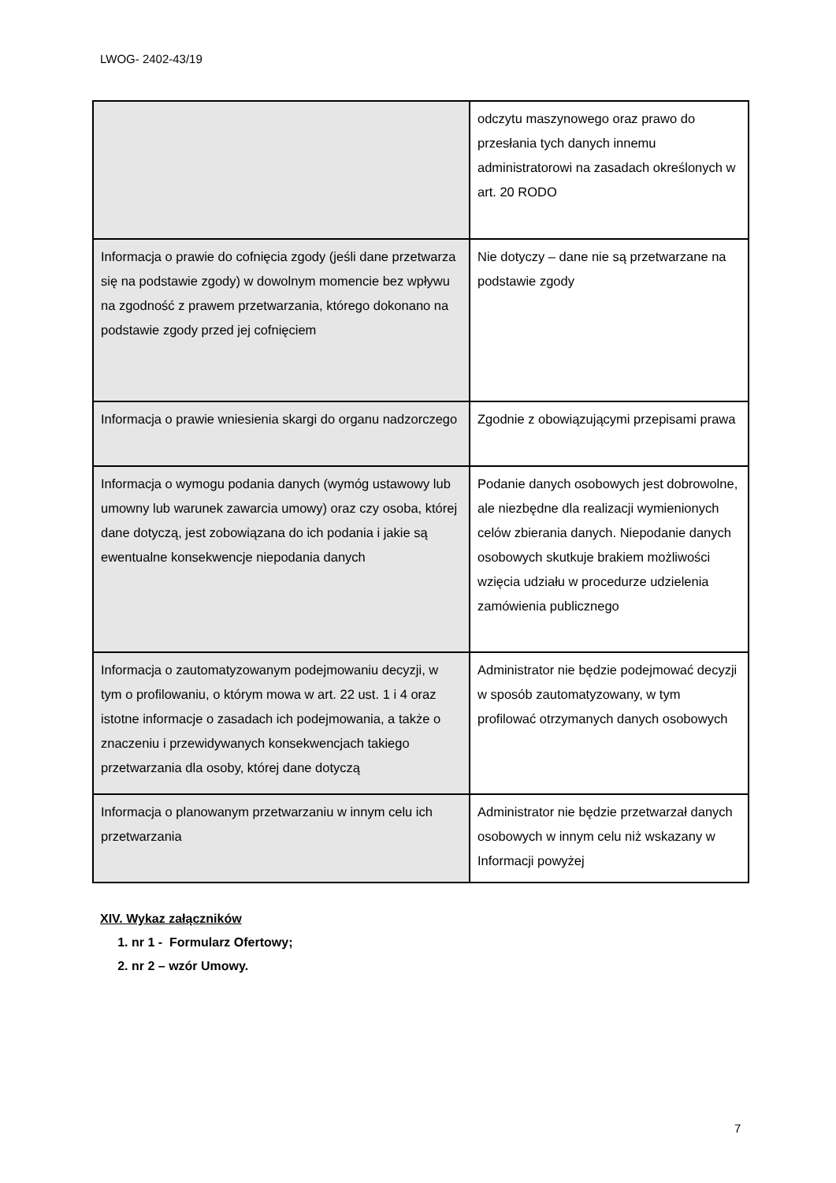LWOG- 2402-43/19
| | odczytu maszynowego oraz prawo do przesłania tych danych innemu administratorowi na zasadach określonych w art. 20 RODO |
| Informacja o prawie do cofnięcia zgody (jeśli dane przetwarza się na podstawie zgody) w dowolnym momencie bez wpływu na zgodność z prawem przetwarzania, którego dokonano na podstawie zgody przed jej cofnięciem | Nie dotyczy – dane nie są przetwarzane na podstawie zgody |
| Informacja o prawie wniesienia skargi do organu nadzorczego | Zgodnie z obowiązującymi przepisami prawa |
| Informacja o wymogu podania danych (wymóg ustawowy lub umowny lub warunek zawarcia umowy) oraz czy osoba, której dane dotyczą, jest zobowiązana do ich podania i jakie są ewentualne konsekwencje niepodania danych | Podanie danych osobowych jest dobrowolne, ale niezbędne dla realizacji wymienionych celów zbierania danych. Niepodanie danych osobowych skutkuje brakiem możliwości wzięcia udziału w procedurze udzielenia zamówienia publicznego |
| Informacja o zautomatyzowanym podejmowaniu decyzji, w tym o profilowaniu, o którym mowa w art. 22 ust. 1 i 4 oraz istotne informacje o zasadach ich podejmowania, a także o znaczeniu i przewidywanych konsekwencjach takiego przetwarzania dla osoby, której dane dotyczą | Administrator nie będzie podejmować decyzji w sposób zautomatyzowany, w tym profilować otrzymanych danych osobowych |
| Informacja o planowanym przetwarzaniu w innym celu ich przetwarzania | Administrator nie będzie przetwarzał danych osobowych w innym celu niż wskazany w Informacji powyżej |
XIV. Wykaz załączników
1. nr 1 - Formularz Ofertowy;
2. nr 2 – wzór Umowy.
7